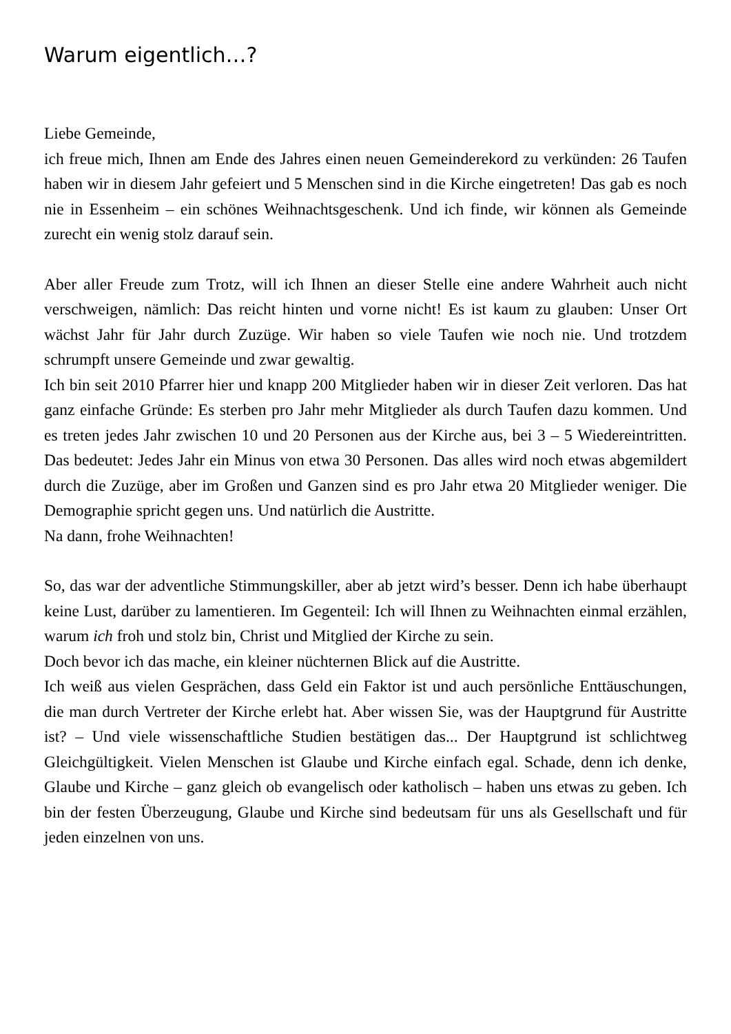Warum eigentlich…?
Liebe Gemeinde,
ich freue mich, Ihnen am Ende des Jahres einen neuen Gemeinderekord zu verkünden: 26 Taufen haben wir in diesem Jahr gefeiert und 5 Menschen sind in die Kirche eingetreten! Das gab es noch nie in Essenheim – ein schönes Weihnachtsgeschenk. Und ich finde, wir können als Gemeinde zurecht ein wenig stolz darauf sein.
Aber aller Freude zum Trotz, will ich Ihnen an dieser Stelle eine andere Wahrheit auch nicht verschweigen, nämlich: Das reicht hinten und vorne nicht! Es ist kaum zu glauben: Unser Ort wächst Jahr für Jahr durch Zuzüge. Wir haben so viele Taufen wie noch nie. Und trotzdem schrumpft unsere Gemeinde und zwar gewaltig.
Ich bin seit 2010 Pfarrer hier und knapp 200 Mitglieder haben wir in dieser Zeit verloren. Das hat ganz einfache Gründe: Es sterben pro Jahr mehr Mitglieder als durch Taufen dazu kommen. Und es treten jedes Jahr zwischen 10 und 20 Personen aus der Kirche aus, bei 3 – 5 Wiedereintritten. Das bedeutet: Jedes Jahr ein Minus von etwa 30 Personen. Das alles wird noch etwas abgemildert durch die Zuzüge, aber im Großen und Ganzen sind es pro Jahr etwa 20 Mitglieder weniger. Die Demographie spricht gegen uns. Und natürlich die Austritte.
Na dann, frohe Weihnachten!
So, das war der adventliche Stimmungskiller, aber ab jetzt wird’s besser. Denn ich habe überhaupt keine Lust, darüber zu lamentieren. Im Gegenteil: Ich will Ihnen zu Weihnachten einmal erzählen, warum ich froh und stolz bin, Christ und Mitglied der Kirche zu sein.
Doch bevor ich das mache, ein kleiner nüchternen Blick auf die Austritte.
Ich weiß aus vielen Gesprächen, dass Geld ein Faktor ist und auch persönliche Enttäuschungen, die man durch Vertreter der Kirche erlebt hat. Aber wissen Sie, was der Hauptgrund für Austritte ist? – Und viele wissenschaftliche Studien bestätigen das... Der Hauptgrund ist schlichtweg Gleichgültigkeit. Vielen Menschen ist Glaube und Kirche einfach egal. Schade, denn ich denke, Glaube und Kirche – ganz gleich ob evangelisch oder katholisch – haben uns etwas zu geben. Ich bin der festen Überzeugung, Glaube und Kirche sind bedeutsam für uns als Gesellschaft und für jeden einzelnen von uns.